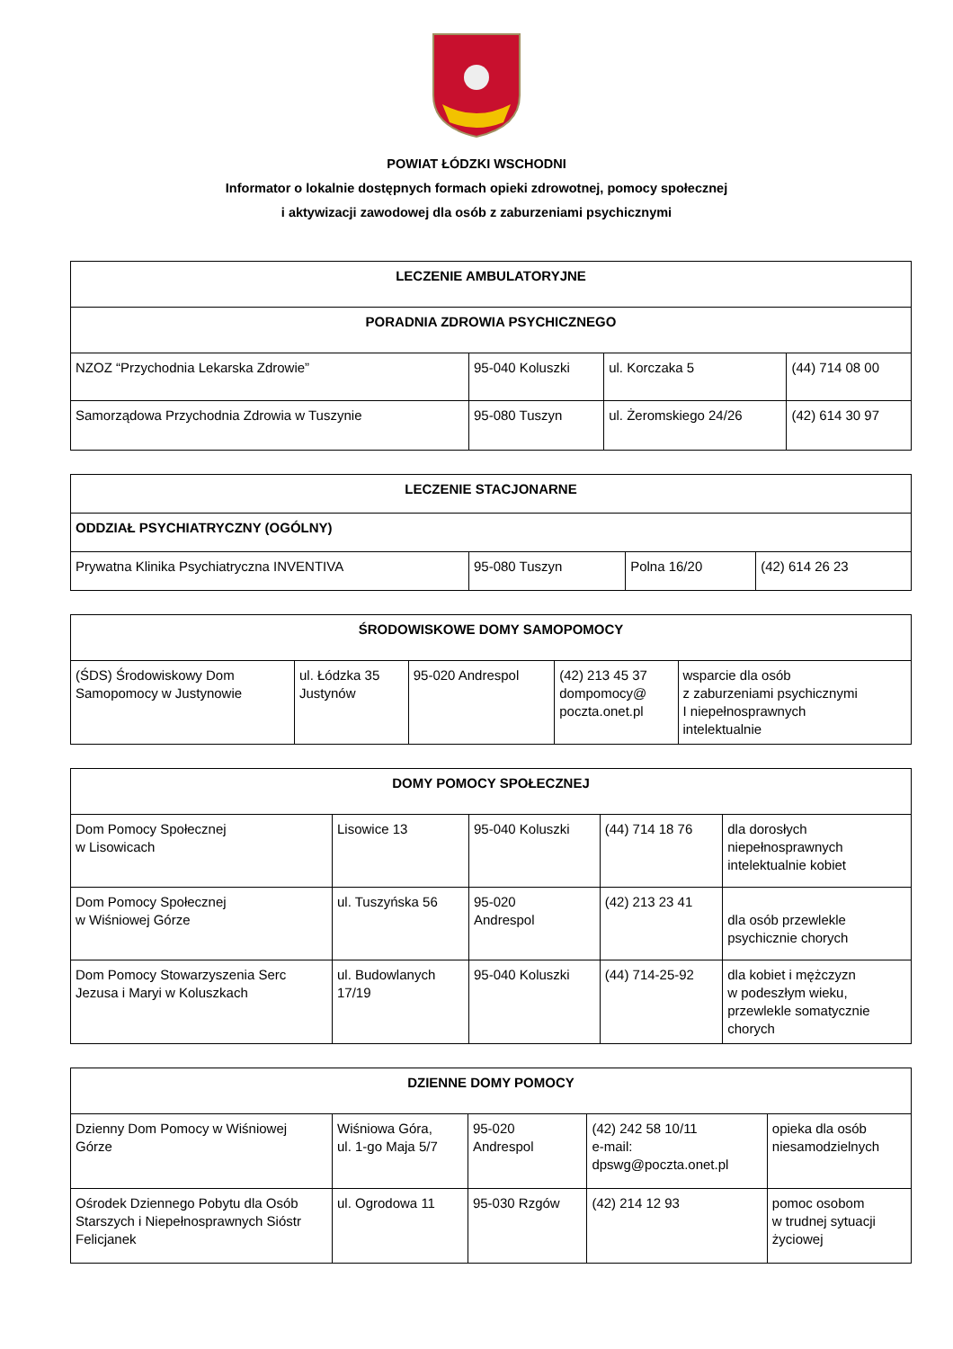POWIAT ŁÓDZKI WSCHODNI
Informator o lokalnie dostępnych formach opieki zdrowotnej, pomocy społecznej
i aktywizacji zawodowej dla osób z zaburzeniami psychicznymi
| LECZENIE AMBULATORYJNE | | | |
| --- | --- | --- | --- |
| PORADNIA ZDROWIA PSYCHICZNEGO | | | |
| NZOZ “Przychodnia Lekarska Zdrowie” | 95-040 Koluszki | ul. Korczaka 5 | (44) 714 08 00 |
| Samorządowa Przychodnia Zdrowia w Tuszynie | 95-080 Tuszyn | ul. Żeromskiego 24/26 | (42) 614 30 97 |
| LECZENIE STACJONARNE | | | |
| --- | --- | --- | --- |
| ODDZIAŁ PSYCHIATRYCZNY (OGÓLNY) | | | |
| Prywatna Klinika Psychiatryczna INVENTIVA | 95-080 Tuszyn | Polna 16/20 | (42) 614 26 23 |
| ŚRODOWISKOWE DOMY SAMOPOMOCY | | | | |
| --- | --- | --- | --- | --- |
| (ŚDS) Środowiskowy Dom Samopomocy w Justynowie | ul. Łódzka 35 Justynów | 95-020 Andrespol | (42) 213 45 37 dompomocy@ poczta.onet.pl | wsparcie dla osób z zaburzeniami psychicznymi I niepełnosprawnych intelektualnie |
| DOMY POMOCY SPOŁECZNEJ | | | | |
| --- | --- | --- | --- | --- |
| Dom Pomocy Społecznej w Lisowicach | Lisowice 13 | 95-040 Koluszki | (44) 714 18 76 | dla dorosłych niepełnosprawnych intelektualnie kobiet |
| Dom Pomocy Społecznej w Wiśniowej Górze | ul. Tuszyńska 56 | 95-020 Andrespol | (42) 213 23 41 | dla osób przewlekle psychicznie chorych |
| Dom Pomocy Stowarzyszenia Serc Jezusa i Maryi w Koluszkach | ul. Budowlanych 17/19 | 95-040 Koluszki | (44) 714-25-92 | dla kobiet i mężczyzn w podeszłym wieku, przewlekle somatycznie chorych |
| DZIENNE DOMY POMOCY | | | | |
| --- | --- | --- | --- | --- |
| Dzienny Dom Pomocy w Wiśniowej Górze | Wiśniowa Góra, ul. 1-go Maja 5/7 | 95-020 Andrespol | (42) 242 58 10/11 e-mail: dpswg@poczta.onet.pl | opieka dla osób niesamodzielnych |
| Ośrodek Dziennego Pobytu dla Osób Starszych i Niepełnosprawnych Sióstr Felicjanek | ul. Ogrodowa 11 | 95-030 Rzgów | (42) 214 12 93 | pomoc osobom w trudnej sytuacji życiowej |